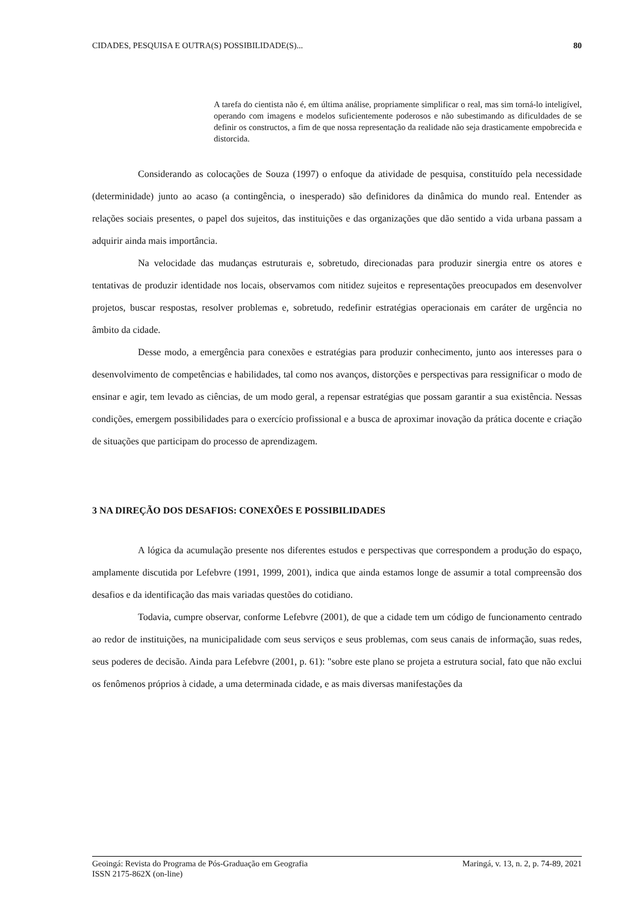CIDADES, PESQUISA E OUTRA(S) POSSIBILIDADE(S)... 80
A tarefa do cientista não é, em última análise, propriamente simplificar o real, mas sim torná-lo inteligível, operando com imagens e modelos suficientemente poderosos e não subestimando as dificuldades de se definir os constructos, a fim de que nossa representação da realidade não seja drasticamente empobrecida e distorcida.
Considerando as colocações de Souza (1997) o enfoque da atividade de pesquisa, constituído pela necessidade (determinidade) junto ao acaso (a contingência, o inesperado) são definidores da dinâmica do mundo real. Entender as relações sociais presentes, o papel dos sujeitos, das instituições e das organizações que dão sentido a vida urbana passam a adquirir ainda mais importância.
Na velocidade das mudanças estruturais e, sobretudo, direcionadas para produzir sinergia entre os atores e tentativas de produzir identidade nos locais, observamos com nitidez sujeitos e representações preocupados em desenvolver projetos, buscar respostas, resolver problemas e, sobretudo, redefinir estratégias operacionais em caráter de urgência no âmbito da cidade.
Desse modo, a emergência para conexões e estratégias para produzir conhecimento, junto aos interesses para o desenvolvimento de competências e habilidades, tal como nos avanços, distorções e perspectivas para ressignificar o modo de ensinar e agir, tem levado as ciências, de um modo geral, a repensar estratégias que possam garantir a sua existência. Nessas condições, emergem possibilidades para o exercício profissional e a busca de aproximar inovação da prática docente e criação de situações que participam do processo de aprendizagem.
3 NA DIREÇÃO DOS DESAFIOS: CONEXÕES E POSSIBILIDADES
A lógica da acumulação presente nos diferentes estudos e perspectivas que correspondem a produção do espaço, amplamente discutida por Lefebvre (1991, 1999, 2001), indica que ainda estamos longe de assumir a total compreensão dos desafios e da identificação das mais variadas questões do cotidiano.
Todavia, cumpre observar, conforme Lefebvre (2001), de que a cidade tem um código de funcionamento centrado ao redor de instituições, na municipalidade com seus serviços e seus problemas, com seus canais de informação, suas redes, seus poderes de decisão. Ainda para Lefebvre (2001, p. 61): "sobre este plano se projeta a estrutura social, fato que não exclui os fenômenos próprios à cidade, a uma determinada cidade, e as mais diversas manifestações da
Geoingá: Revista do Programa de Pós-Graduação em Geografia Maringá, v. 13, n. 2, p. 74-89, 2021
ISSN 2175-862X (on-line)